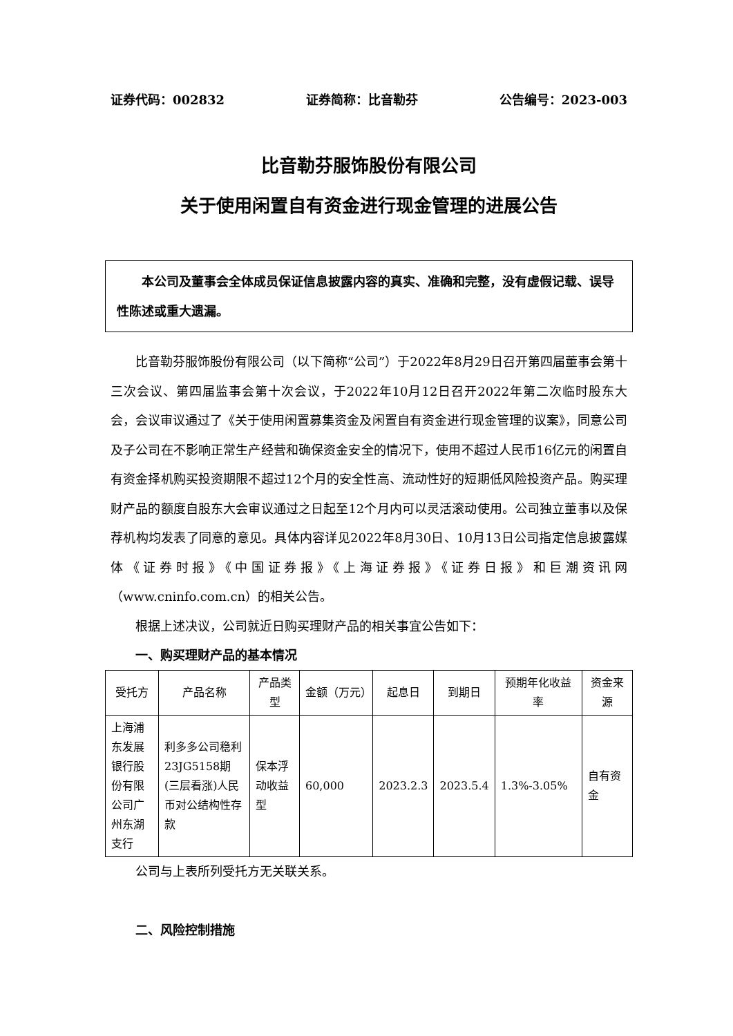证券代码：002832 证券简称：比音勒芬 公告编号：2023-003
比音勒芬服饰股份有限公司
关于使用闲置自有资金进行现金管理的进展公告
本公司及董事会全体成员保证信息披露内容的真实、准确和完整，没有虚假记载、误导性陈述或重大遗漏。
比音勒芬服饰股份有限公司（以下简称“公司”）于2022年8月29日召开第四届董事会第十三次会议、第四届监事会第十次会议，于2022年10月12日召开2022年第二次临时股东大会，会议审议通过了《关于使用闲置募集资金及闲置自有资金进行现金管理的议案》，同意公司及子公司在不影响正常生产经营和确保资金安全的情况下，使用不超过人民币16亿元的闲置自有资金择机购买投资期限不超过12个月的安全性高、流动性好的短期低风险投资产品。购买理财产品的额度自股东大会审议通过之日起至12个月内可以灵活滚动使用。公司独立董事以及保荐机构均发表了同意的意见。具体内容详见2022年8月30日、10月13日公司指定信息披露媒体《证券时报》《中国证券报》《上海证券报》《证券日报》和巨潮资讯网（www.cninfo.com.cn）的相关公告。
根据上述决议，公司就近日购买理财产品的相关事宜公告如下：
一、购买理财产品的基本情况
| 受托方 | 产品名称 | 产品类型 | 金额（万元） | 起息日 | 到期日 | 预期年化收益率 | 资金来源 |
| --- | --- | --- | --- | --- | --- | --- | --- |
| 上海浦东发展银行股份有限公司广州东湖支行 | 利多多公司稳利23JG5158期(三层看涨)人民币对公结构性存款 | 保本浮动收益型 | 60,000 | 2023.2.3 | 2023.5.4 | 1.3%-3.05% | 自有资金 |
公司与上表所列受托方无关联关系。
二、风险控制措施